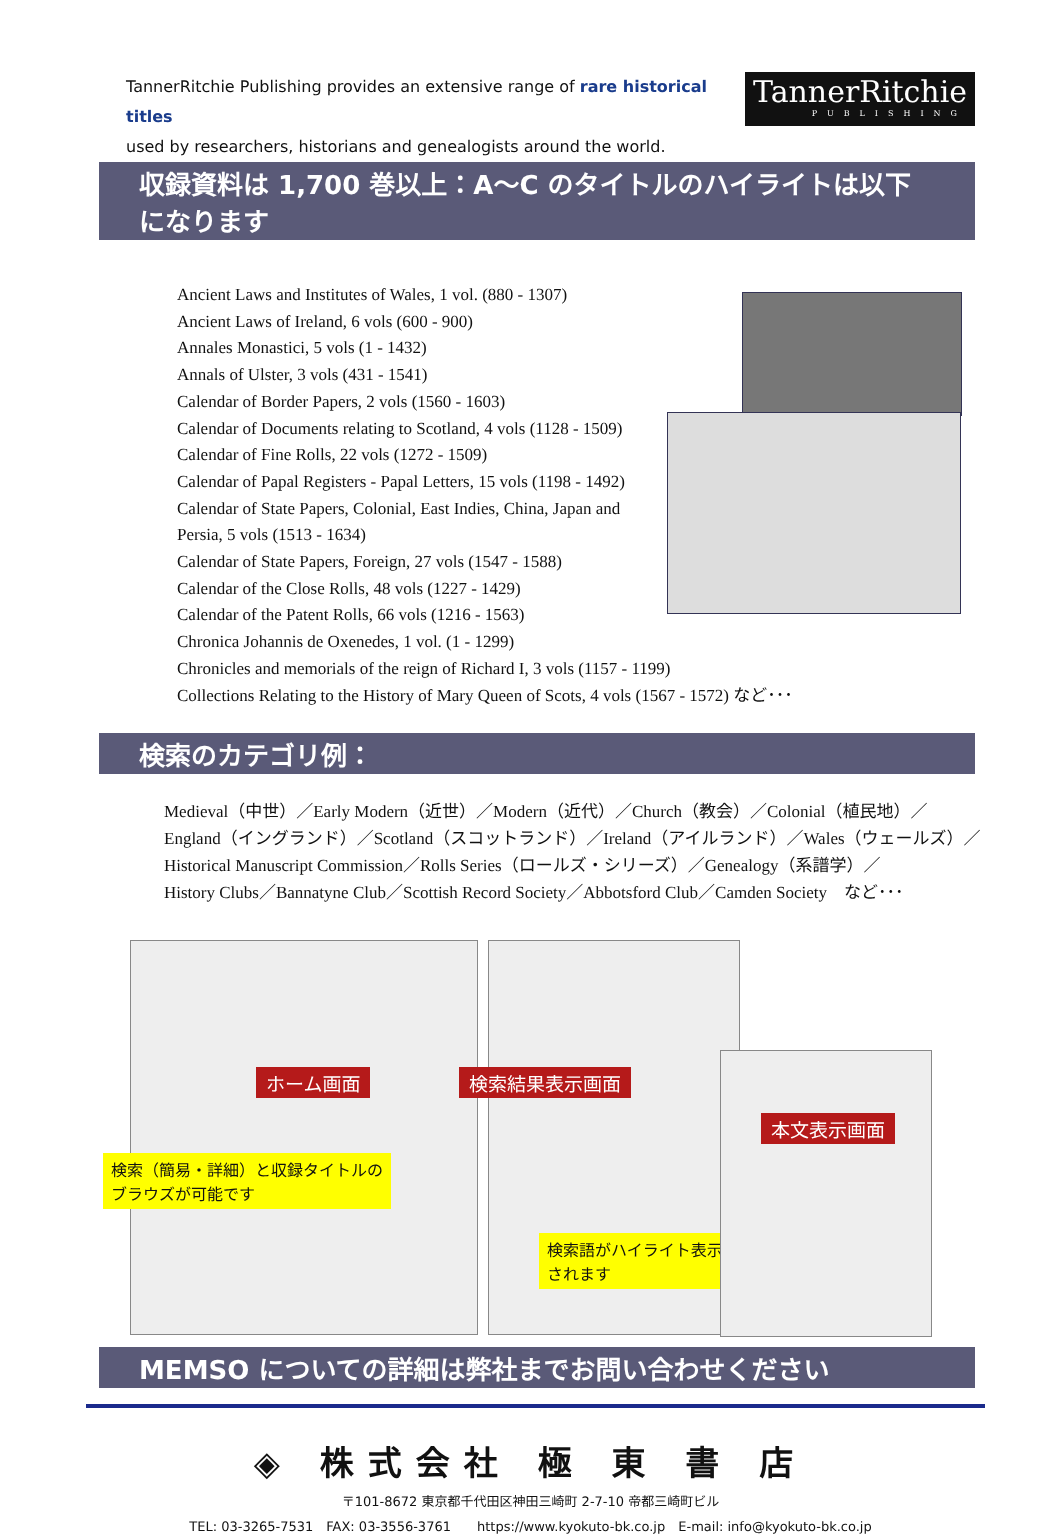TannerRitchie Publishing provides an extensive range of rare historical titles
used by researchers, historians and genealogists around the world.
TannerRitchie
PUBLISHING
収録資料は 1,700 巻以上：A～C のタイトルのハイライトは以下になります
Ancient Laws and Institutes of Wales, 1 vol. (880 - 1307)
Ancient Laws of Ireland, 6 vols (600 - 900)
Annales Monastici, 5 vols (1 - 1432)
Annals of Ulster, 3 vols (431 - 1541)
Calendar of Border Papers, 2 vols (1560 - 1603)
Calendar of Documents relating to Scotland, 4 vols (1128 - 1509)
Calendar of Fine Rolls, 22 vols (1272 - 1509)
Calendar of Papal Registers - Papal Letters, 15 vols (1198 - 1492)
Calendar of State Papers, Colonial, East Indies, China, Japan and
Persia, 5 vols (1513 - 1634)
Calendar of State Papers, Foreign, 27 vols (1547 - 1588)
Calendar of the Close Rolls, 48 vols (1227 - 1429)
Calendar of the Patent Rolls, 66 vols (1216 - 1563)
Chronica Johannis de Oxenedes, 1 vol. (1 - 1299)
Chronicles and memorials of the reign of Richard I, 3 vols (1157 - 1199)
Collections Relating to the History of Mary Queen of Scots, 4 vols (1567 - 1572) など･･･
検索のカテゴリ例：
Medieval（中世）／Early Modern（近世）／Modern（近代）／Church（教会）／Colonial（植民地）／
England（イングランド）／Scotland（スコットランド）／Ireland（アイルランド）／Wales（ウェールズ）／
Historical Manuscript Commission／Rolls Series（ロールズ・シリーズ）／Genealogy（系譜学）／
History Clubs／Bannatyne Club／Scottish Record Society／Abbotsford Club／Camden Society　など･･･
ホーム画面
検索（簡易・詳細）と収録タイトルの
ブラウズが可能です
検索結果表示画面
検索語がハイライト表示されます
本文表示画面
MEMSO についての詳細は弊社までお問い合わせください
◈ 株式会社 極 東 書 店
〒101-8672 東京都千代田区神田三崎町 2-7-10 帝都三崎町ビル
TEL: 03-3265-7531　FAX: 03-3556-3761　　https://www.kyokuto-bk.co.jp　E-mail: info@kyokuto-bk.co.jp